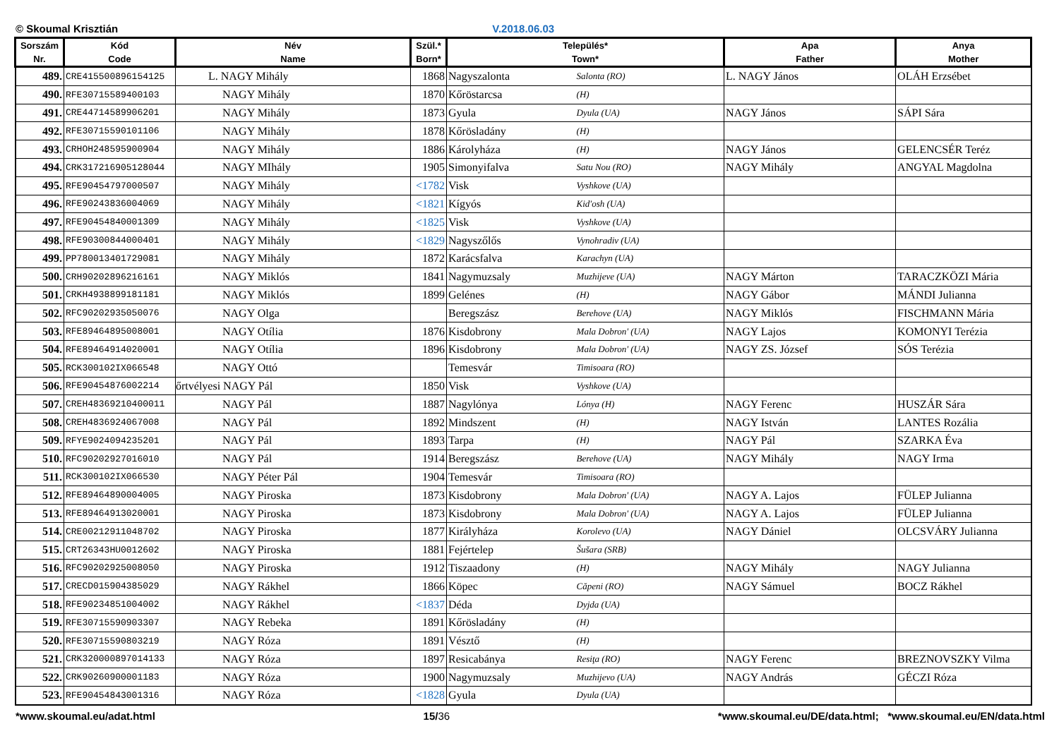© Skoumal Krisztián V.2018.06.03
| Sorszám Nr. | Kód Code | Név Name | Szül.* Born* | Település* Town* | | Apa Father | Anya Mother |
| --- | --- | --- | --- | --- | --- | --- | --- |
| 489. | CRE415500896154125 | L. NAGY Mihály | 1868 | Nagyszalonta | Salonta (RO) | L. NAGY János | OLÁH Erzsébet |
| 490. | RFE30715589400103 | NAGY Mihály | 1870 | Kőröstarcsa | (H) | | |
| 491. | CRE44714589906201 | NAGY Mihály | 1873 | Gyula | Dyula (UA) | NAGY János | SÁPI Sára |
| 492. | RFE30715590101106 | NAGY Mihály | 1878 | Kőrösladány | (H) | | |
| 493. | CRHOH248595900904 | NAGY Mihály | 1886 | Károlyháza | (H) | NAGY János | GELENCSÉR Teréz |
| 494. | CRK317216905128044 | NAGY MIhály | 1905 | Simonyifalva | Satu Nou (RO) | NAGY Mihály | ANGYAL Magdolna |
| 495. | RFE90454797000507 | NAGY Mihály | <1782 | Visk | Vyshkove (UA) | | |
| 496. | RFE90243836004069 | NAGY Mihály | <1821 | Kígyós | Kid'osh (UA) | | |
| 497. | RFE90454840001309 | NAGY Mihály | <1825 | Visk | Vyshkove (UA) | | |
| 498. | RFE90300844000401 | NAGY Mihály | <1829 | Nagyszőlős | Vynohradiv (UA) | | |
| 499. | PP780013401729081 | NAGY Mihály | 1872 | Karácsfalva | Karachyn (UA) | | |
| 500. | CRH90202896216161 | NAGY Miklós | 1841 | Nagymuzsaly | Muzhijeve (UA) | NAGY Márton | TARACZKÖZI Mária |
| 501. | CRKH4938899181181 | NAGY Miklós | 1899 | Gelénes | (H) | NAGY Gábor | MÁNDI Julianna |
| 502. | RFC90202935050076 | NAGY Olga | | Beregszász | Berehove (UA) | NAGY Miklós | FISCHMANN Mária |
| 503. | RFE89464895008001 | NAGY Otília | 1876 | Kisdobrony | Mala Dobron' (UA) | NAGY Lajos | KOMONYI Terézia |
| 504. | RFE89464914020001 | NAGY Otília | 1896 | Kisdobrony | Mala Dobron' (UA) | NAGY ZS. József | SÓS Terézia |
| 505. | RCK300102IX066548 | NAGY Ottó | | Temesvár | Timisoara (RO) | | |
| 506. | RFE90454876002214 | őrtvélyesi NAGY Pál | 1850 | Visk | Vyshkove (UA) | | |
| 507. | CREH48369210400011 | NAGY Pál | 1887 | Nagylónya | Lónya (H) | NAGY Ferenc | HUSZÁR Sára |
| 508. | CREH4836924067008 | NAGY Pál | 1892 | Mindszent | (H) | NAGY István | LANTES Rozália |
| 509. | RFYE9024094235201 | NAGY Pál | 1893 | Tarpa | (H) | NAGY Pál | SZARKA Éva |
| 510. | RFC90202927016010 | NAGY Pál | 1914 | Beregszász | Berehove (UA) | NAGY Mihály | NAGY Irma |
| 511. | RCK300102IX066530 | NAGY Péter Pál | 1904 | Temesvár | Timisoara (RO) | | |
| 512. | RFE89464890004005 | NAGY Piroska | 1873 | Kisdobrony | Mala Dobron' (UA) | NAGY A. Lajos | FÜLEP Julianna |
| 513. | RFE89464913020001 | NAGY Piroska | 1873 | Kisdobrony | Mala Dobron' (UA) | NAGY A. Lajos | FÜLEP Julianna |
| 514. | CRE00212911048702 | NAGY Piroska | 1877 | Királyháza | Korolevo (UA) | NAGY Dániel | OLCSVÁRY Julianna |
| 515. | CRT26343HU0012602 | NAGY Piroska | 1881 | Fejértelep | Šušara (SRB) | | |
| 516. | RFC90202925008050 | NAGY Piroska | 1912 | Tiszaadony | (H) | NAGY Mihály | NAGY Julianna |
| 517. | CRECD015904385029 | NAGY Rákhel | 1866 | Köpec | Căpeni (RO) | NAGY Sámuel | BOCZ Rákhel |
| 518. | RFE90234851004002 | NAGY Rákhel | <1837 | Déda | Dyjda (UA) | | |
| 519. | RFE30715590903307 | NAGY Rebeka | 1891 | Kőrösladány | (H) | | |
| 520. | RFE30715590803219 | NAGY Róza | 1891 | Vésztő | (H) | | |
| 521. | CRK320000897014133 | NAGY Róza | 1897 | Resicabánya | Resiţa (RO) | NAGY Ferenc | BREZNOVSZKY Vilma |
| 522. | CRK90260900001183 | NAGY Róza | 1900 | Nagymuzsaly | Muzhijevo (UA) | NAGY András | GÉCZI Róza |
| 523. | RFE90454843001316 | NAGY Róza | <1828 | Gyula | Dyula (UA) | | |
*www.skoumal.eu/adat.html 15/36 *www.skoumal.eu/DE/data.html; *www.skoumal.eu/EN/data.html